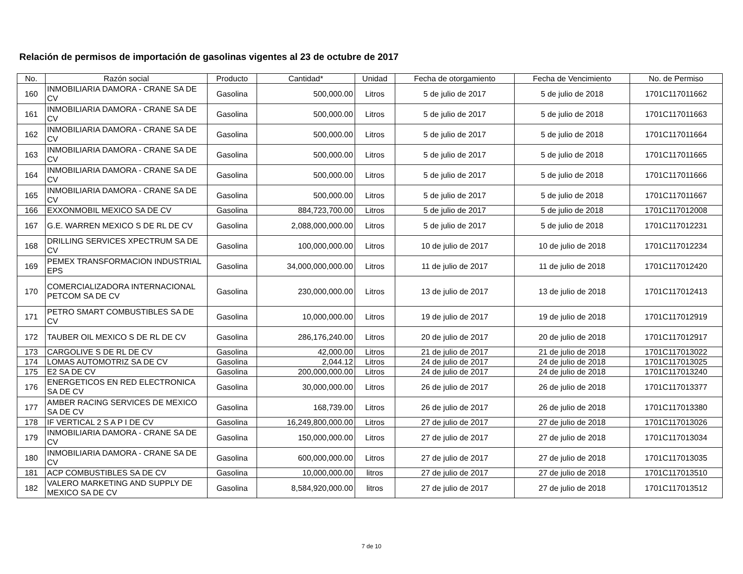Relación de permisos de importación de gasolinas vigentes al 23 de octubre de 2017
| No. | Razón social | Producto | Cantidad* | Unidad | Fecha de otorgamiento | Fecha de Vencimiento | No. de Permiso |
| --- | --- | --- | --- | --- | --- | --- | --- |
| 160 | INMOBILIARIA DAMORA - CRANE SA DE CV | Gasolina | 500,000.00 | Litros | 5 de julio de 2017 | 5 de julio de 2018 | 1701C117011662 |
| 161 | INMOBILIARIA DAMORA - CRANE SA DE CV | Gasolina | 500,000.00 | Litros | 5 de julio de 2017 | 5 de julio de 2018 | 1701C117011663 |
| 162 | INMOBILIARIA DAMORA - CRANE SA DE CV | Gasolina | 500,000.00 | Litros | 5 de julio de 2017 | 5 de julio de 2018 | 1701C117011664 |
| 163 | INMOBILIARIA DAMORA - CRANE SA DE CV | Gasolina | 500,000.00 | Litros | 5 de julio de 2017 | 5 de julio de 2018 | 1701C117011665 |
| 164 | INMOBILIARIA DAMORA - CRANE SA DE CV | Gasolina | 500,000.00 | Litros | 5 de julio de 2017 | 5 de julio de 2018 | 1701C117011666 |
| 165 | INMOBILIARIA DAMORA - CRANE SA DE CV | Gasolina | 500,000.00 | Litros | 5 de julio de 2017 | 5 de julio de 2018 | 1701C117011667 |
| 166 | EXXONMOBIL MEXICO SA DE CV | Gasolina | 884,723,700.00 | Litros | 5 de julio de 2017 | 5 de julio de 2018 | 1701C117012008 |
| 167 | G.E. WARREN MEXICO S DE RL DE CV | Gasolina | 2,088,000,000.00 | Litros | 5 de julio de 2017 | 5 de julio de 2018 | 1701C117012231 |
| 168 | DRILLING SERVICES XPECTRUM SA DE CV | Gasolina | 100,000,000.00 | Litros | 10 de julio de 2017 | 10 de julio de 2018 | 1701C117012234 |
| 169 | PEMEX TRANSFORMACION INDUSTRIAL EPS | Gasolina | 34,000,000,000.00 | Litros | 11 de julio de 2017 | 11 de julio de 2018 | 1701C117012420 |
| 170 | COMERCIALIZADORA INTERNACIONAL PETCOM SA DE CV | Gasolina | 230,000,000.00 | Litros | 13 de julio de 2017 | 13 de julio de 2018 | 1701C117012413 |
| 171 | PETRO SMART COMBUSTIBLES SA DE CV | Gasolina | 10,000,000.00 | Litros | 19 de julio de 2017 | 19 de julio de 2018 | 1701C117012919 |
| 172 | TAUBER OIL MEXICO S DE RL DE CV | Gasolina | 286,176,240.00 | Litros | 20 de julio de 2017 | 20 de julio de 2018 | 1701C117012917 |
| 173 | CARGOLIVE S DE RL DE CV | Gasolina | 42,000.00 | Litros | 21 de julio de 2017 | 21 de julio de 2018 | 1701C117013022 |
| 174 | LOMAS AUTOMOTRIZ SA DE CV | Gasolina | 2,044.12 | Litros | 24 de julio de 2017 | 24 de julio de 2018 | 1701C117013025 |
| 175 | E2 SA DE CV | Gasolina | 200,000,000.00 | Litros | 24 de julio de 2017 | 24 de julio de 2018 | 1701C117013240 |
| 176 | ENERGETICOS EN RED ELECTRONICA SA DE CV | Gasolina | 30,000,000.00 | Litros | 26 de julio de 2017 | 26 de julio de 2018 | 1701C117013377 |
| 177 | AMBER RACING SERVICES DE MEXICO SA DE CV | Gasolina | 168,739.00 | Litros | 26 de julio de 2017 | 26 de julio de 2018 | 1701C117013380 |
| 178 | IF VERTICAL 2 S A P I DE CV | Gasolina | 16,249,800,000.00 | Litros | 27 de julio de 2017 | 27 de julio de 2018 | 1701C117013026 |
| 179 | INMOBILIARIA DAMORA - CRANE SA DE CV | Gasolina | 150,000,000.00 | Litros | 27 de julio de 2017 | 27 de julio de 2018 | 1701C117013034 |
| 180 | INMOBILIARIA DAMORA - CRANE SA DE CV | Gasolina | 600,000,000.00 | Litros | 27 de julio de 2017 | 27 de julio de 2018 | 1701C117013035 |
| 181 | ACP COMBUSTIBLES SA DE CV | Gasolina | 10,000,000.00 | litros | 27 de julio de 2017 | 27 de julio de 2018 | 1701C117013510 |
| 182 | VALERO MARKETING AND SUPPLY DE MEXICO SA DE CV | Gasolina | 8,584,920,000.00 | litros | 27 de julio de 2017 | 27 de julio de 2018 | 1701C117013512 |
7 de 10